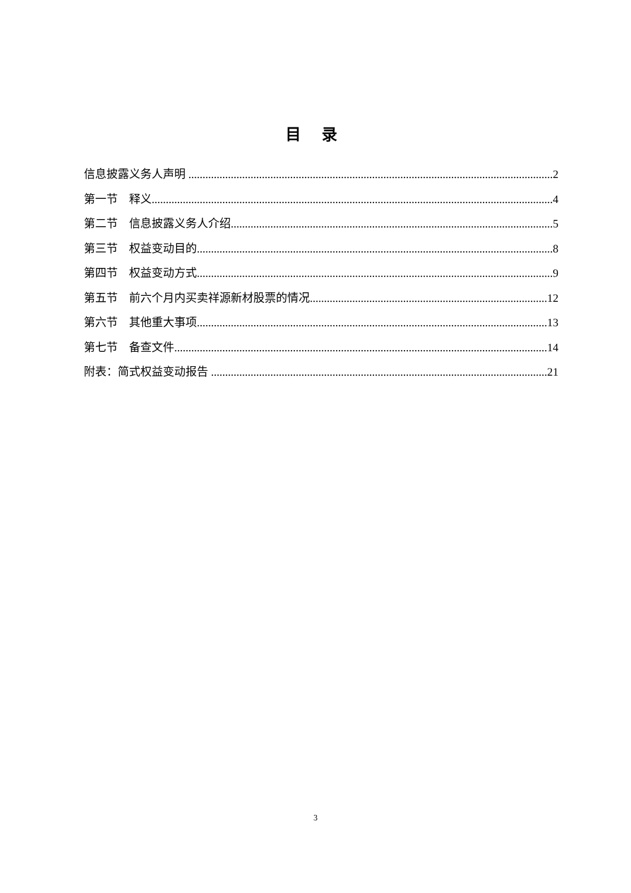目 录
信息披露义务人声明 2
第一节 释义 4
第二节 信息披露义务人介绍 5
第三节 权益变动目的 8
第四节 权益变动方式 9
第五节 前六个月内买卖祥源新材股票的情况 12
第六节 其他重大事项 13
第七节 备查文件 14
附表：简式权益变动报告 21
3